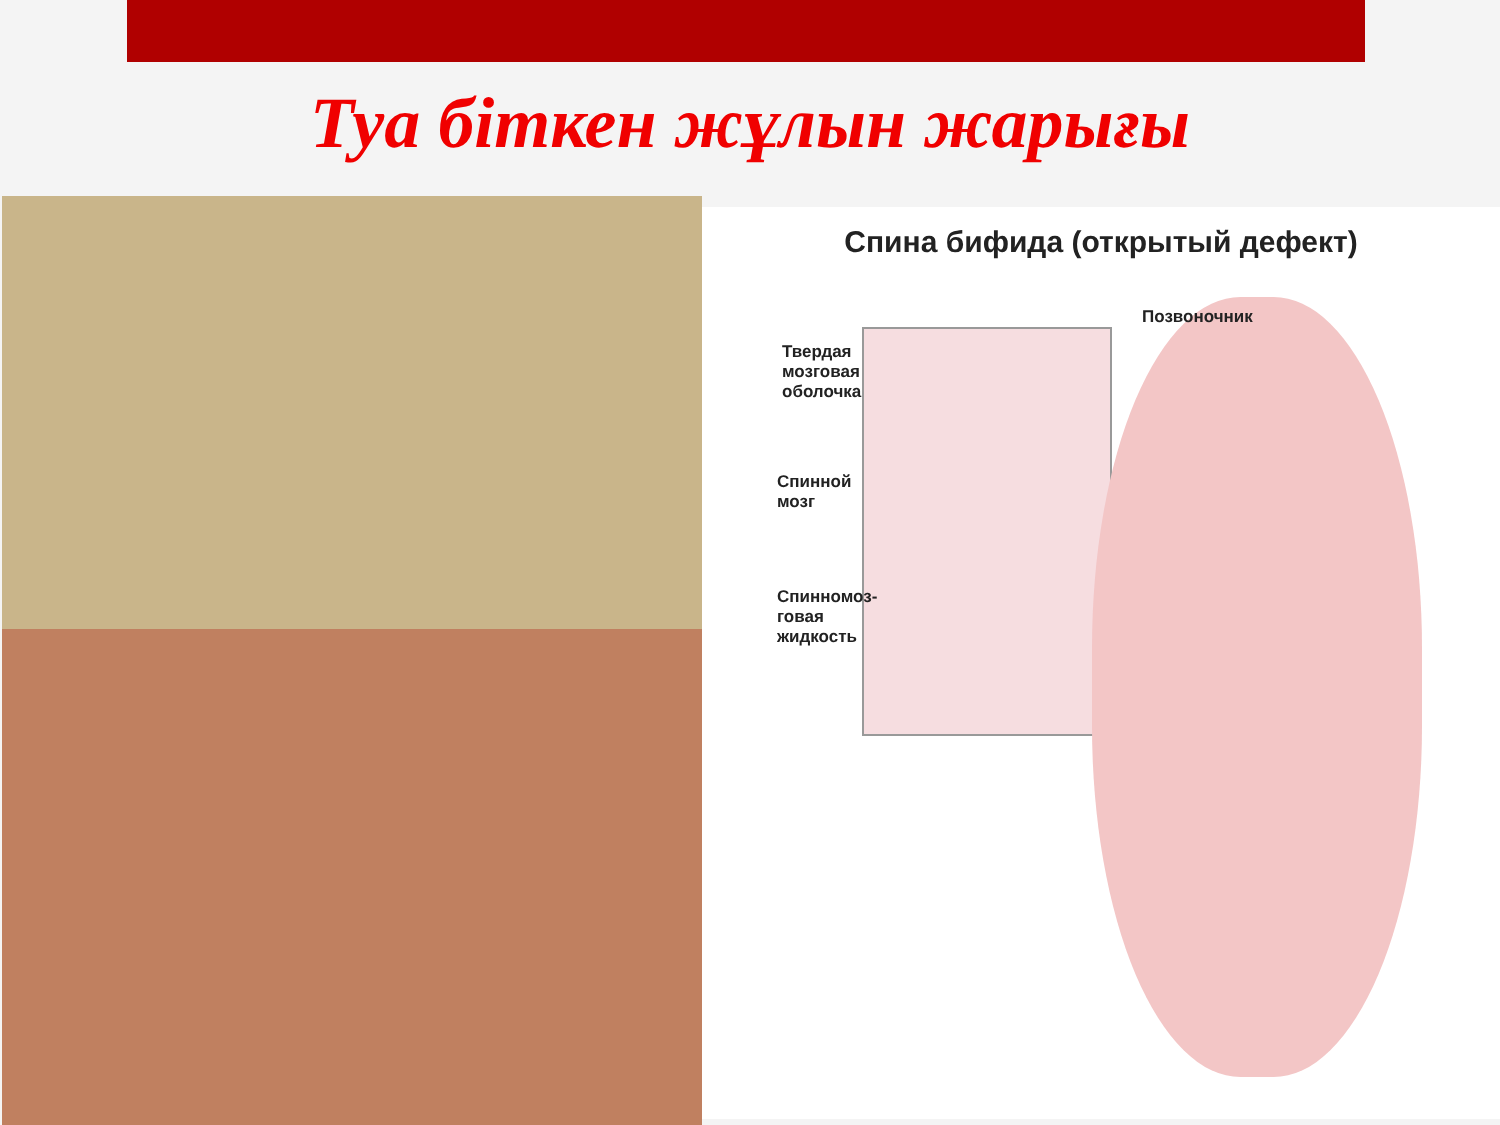Туа біткен жұлын жарығы
Спина бифида (открытый дефект)
Позвоночник
Твердая
мозговая
оболочка
Спинной
мозг
Спинномоз-
говая
жидкость